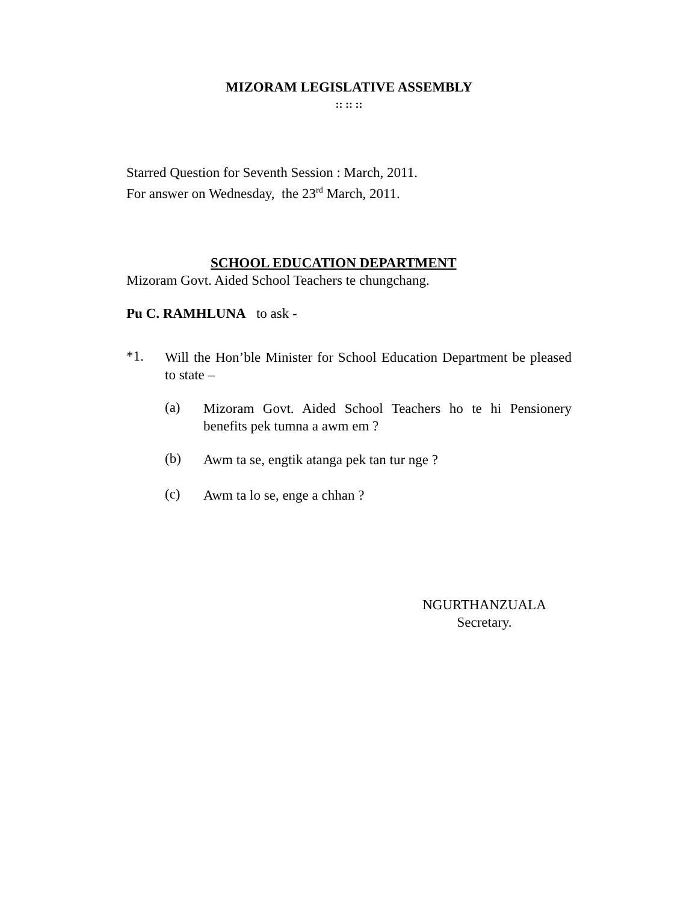MIZORAM LEGISLATIVE ASSEMBLY
:: :: ::
Starred Question for Seventh Session : March, 2011.
For answer on Wednesday, the 23<sup>rd</sup> March, 2011.
SCHOOL EDUCATION DEPARTMENT
Mizoram Govt. Aided School Teachers te chungchang.
Pu C. RAMHLUNA to ask -
*1.
Will the Hon’ble Minister for School Education Department be pleased to state –
(a)
Mizoram Govt. Aided School Teachers ho te hi Pensionery benefits pek tumna a awm em ?
(b)
Awm ta se, engtik atanga pek tan tur nge ?
(c)
Awm ta lo se, enge a chhan ?
NGURTHANZUALA
Secretary.